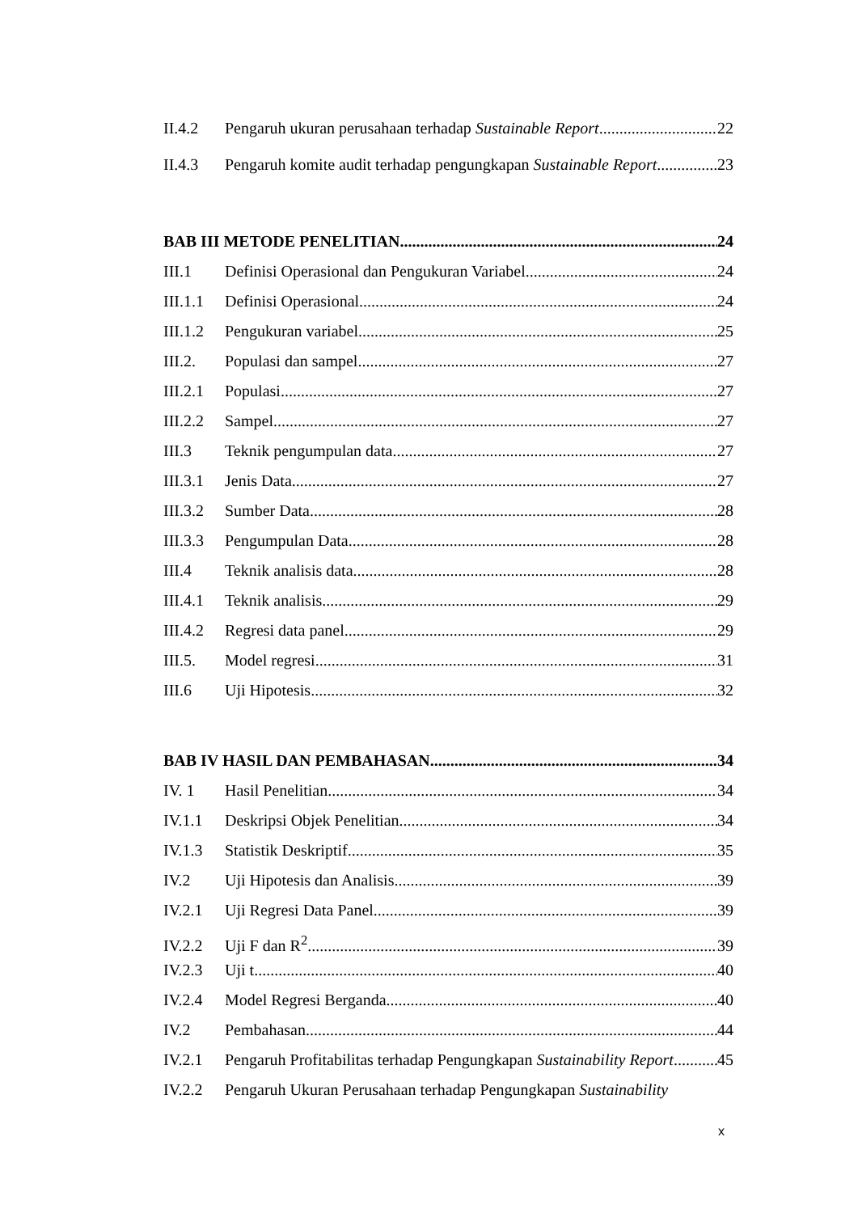II.4.2 Pengaruh ukuran perusahaan terhadap Sustainable Report 22
II.4.3 Pengaruh komite audit terhadap pengungkapan Sustainable Report 23
BAB III METODE PENELITIAN 24
III.1 Definisi Operasional dan Pengukuran Variabel 24
III.1.1 Definisi Operasional 24
III.1.2 Pengukuran variabel 25
III.2. Populasi dan sampel 27
III.2.1 Populasi 27
III.2.2 Sampel 27
III.3 Teknik pengumpulan data 27
III.3.1 Jenis Data 27
III.3.2 Sumber Data 28
III.3.3 Pengumpulan Data 28
III.4 Teknik analisis data 28
III.4.1 Teknik analisis 29
III.4.2 Regresi data panel 29
III.5. Model regresi 31
III.6 Uji Hipotesis 32
BAB IV HASIL DAN PEMBAHASAN 34
IV. 1 Hasil Penelitian 34
IV.1.1 Deskripsi Objek Penelitian 34
IV.1.3 Statistik Deskriptif 35
IV.2 Uji Hipotesis dan Analisis 39
IV.2.1 Uji Regresi Data Panel 39
IV.2.2 Uji F dan R<sup>2</sup> 39
IV.2.3 Uji t 40
IV.2.4 Model Regresi Berganda 40
IV.2 Pembahasan 44
IV.2.1 Pengaruh Profitabilitas terhadap Pengungkapan Sustainability Report 45
IV.2.2 Pengaruh Ukuran Perusahaan terhadap Pengungkapan Sustainability
x